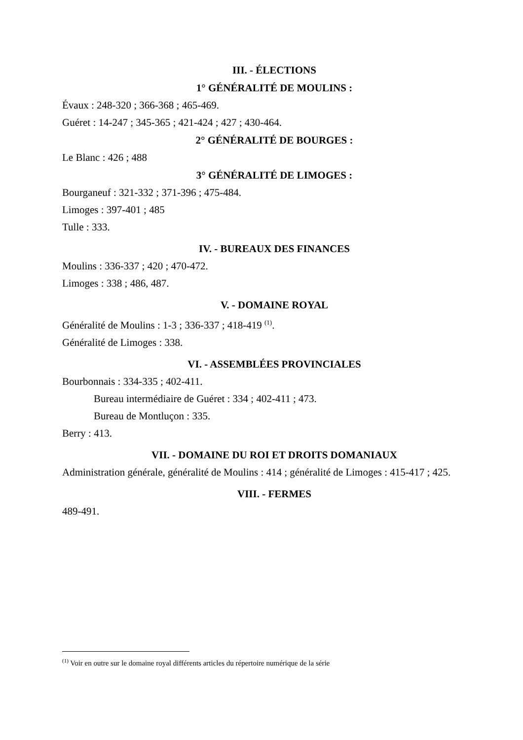III. - ÉLECTIONS
1° GÉNÉRALITÉ DE MOULINS :
Évaux : 248-320 ; 366-368 ; 465-469.
Guéret : 14-247 ; 345-365 ; 421-424 ; 427 ; 430-464.
2° GÉNÉRALITÉ DE BOURGES :
Le Blanc : 426 ; 488
3° GÉNÉRALITÉ DE LIMOGES :
Bourganeuf : 321-332 ; 371-396 ; 475-484.
Limoges : 397-401 ; 485
Tulle : 333.
IV. - BUREAUX DES FINANCES
Moulins : 336-337 ; 420 ; 470-472.
Limoges : 338 ; 486, 487.
V. - DOMAINE ROYAL
Généralité de Moulins : 1-3 ; 336-337 ; 418-419 <sup>(1)</sup>.
Généralité de Limoges : 338.
VI. - ASSEMBLÉES PROVINCIALES
Bourbonnais : 334-335 ; 402-411.
Bureau intermédiaire de Guéret : 334 ; 402-411 ; 473.
Bureau de Montluçon : 335.
Berry : 413.
VII. - DOMAINE DU ROI ET DROITS DOMANIAUX
Administration générale, généralité de Moulins : 414 ; généralité de Limoges : 415-417 ; 425.
VIII. - FERMES
489-491.
<sup>(1)</sup> Voir en outre sur le domaine royal différents articles du répertoire numérique de la série